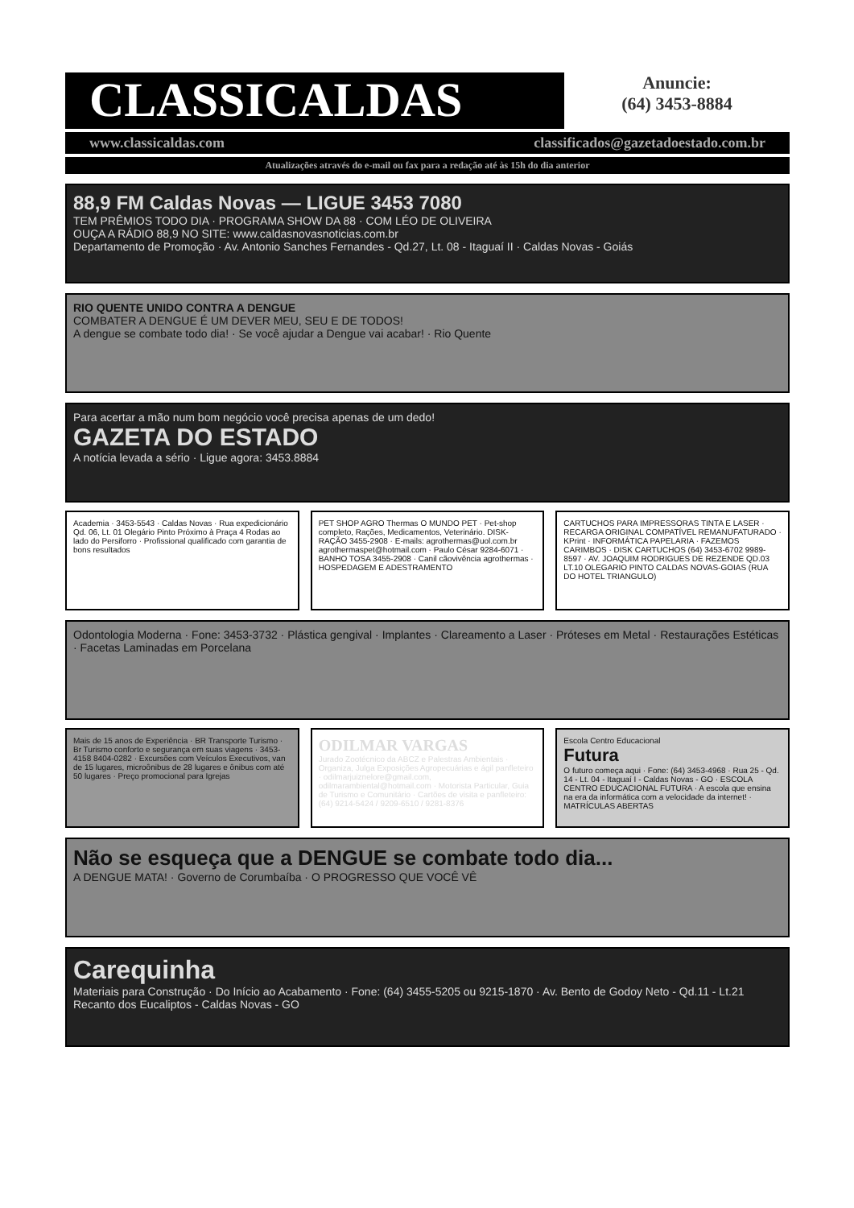CLASSICALDAS
Anuncie:
(64) 3453-8884
www.classicaldas.com classificados@gazetadoestado.com.br
Atualizações através do e-mail ou fax para a redação até às 15h do dia anterior
88,9 FM Caldas Novas — LIGUE 3453 7080
TEM PRÊMIOS TODO DIA · PROGRAMA SHOW DA 88 · COM LÉO DE OLIVEIRA
OUÇA A RÁDIO 88,9 NO SITE: www.caldasnovasnoticias.com.br
Departamento de Promoção · Av. Antonio Sanches Fernandes - Qd.27, Lt. 08 - Itaguaí II · Caldas Novas - Goiás
RIO QUENTE UNIDO CONTRA A DENGUE
COMBATER A DENGUE É UM DEVER MEU, SEU E DE TODOS!
A dengue se combate todo dia! · Se você ajudar a Dengue vai acabar! · Rio Quente
Para acertar a mão num bom negócio você precisa apenas de um dedo!
GAZETA DO ESTADO
A notícia levada a sério · Ligue agora: 3453.8884
Academia · 3453-5543 · Caldas Novas · Rua expedicionário Qd. 06, Lt. 01 Olegário Pinto Próximo à Praça 4 Rodas ao lado do Persiforro · Profissional qualificado com garantia de bons resultados
PET SHOP AGRO Thermas O MUNDO PET · Pet-shop completo, Rações, Medicamentos, Veterinário. DISK-RAÇÃO 3455-2908 · E-mails: agrothermas@uol.com.br agrothermaspet@hotmail.com · Paulo César 9284-6071 · BANHO TOSA 3455-2908 · Canil cãovivência agrothermas · HOSPEDAGEM E ADESTRAMENTO
CARTUCHOS PARA IMPRESSORAS TINTA E LASER · RECARGA ORIGINAL COMPATÍVEL REMANUFATURADO · KPrint · INFORMÁTICA PAPELARIA · FAZEMOS CARIMBOS · DISK CARTUCHOS (64) 3453-6702 9989-8597 · AV. JOAQUIM RODRIGUES DE REZENDE QD.03 LT.10 OLEGARIO PINTO CALDAS NOVAS-GOIAS (RUA DO HOTEL TRIANGULO)
Odontologia Moderna · Fone: 3453-3732 · Plástica gengival · Implantes · Clareamento a Laser · Próteses em Metal · Restaurações Estéticas · Facetas Laminadas em Porcelana
Mais de 15 anos de Experiência · BR Transporte Turismo · Br Turismo conforto e segurança em suas viagens · 3453-4158 8404-0282 · Excursões com Veículos Executivos, van de 15 lugares, microônibus de 28 lugares e ônibus com até 50 lugares · Preço promocional para Igrejas
ODILMAR VARGAS
Jurado Zootécnico da ABCZ e Palestras Ambientais · Organiza, Julga Exposições Agropecuárias e ágil panfleteiro · odilmarjuiznelore@gmail.com, odilmarambiental@hotmail.com · Motorista Particular, Guia de Turismo e Comunitário · Cartões de visita e panfleteiro: (64) 9214-5424 / 9209-6510 / 9281-8376
Escola Centro Educacional
Futura
O futuro começa aqui · Fone: (64) 3453-4968 · Rua 25 - Qd. 14 - Lt. 04 - Itaguaí I - Caldas Novas - GO · ESCOLA CENTRO EDUCACIONAL FUTURA · A escola que ensina na era da informática com a velocidade da internet! · MATRÍCULAS ABERTAS
Não se esqueça que a DENGUE se combate todo dia...
A DENGUE MATA! · Governo de Corumbaíba · O PROGRESSO QUE VOCÊ VÊ
Carequinha
Materiais para Construção · Do Início ao Acabamento · Fone: (64) 3455-5205 ou 9215-1870 · Av. Bento de Godoy Neto - Qd.11 - Lt.21 Recanto dos Eucaliptos - Caldas Novas - GO